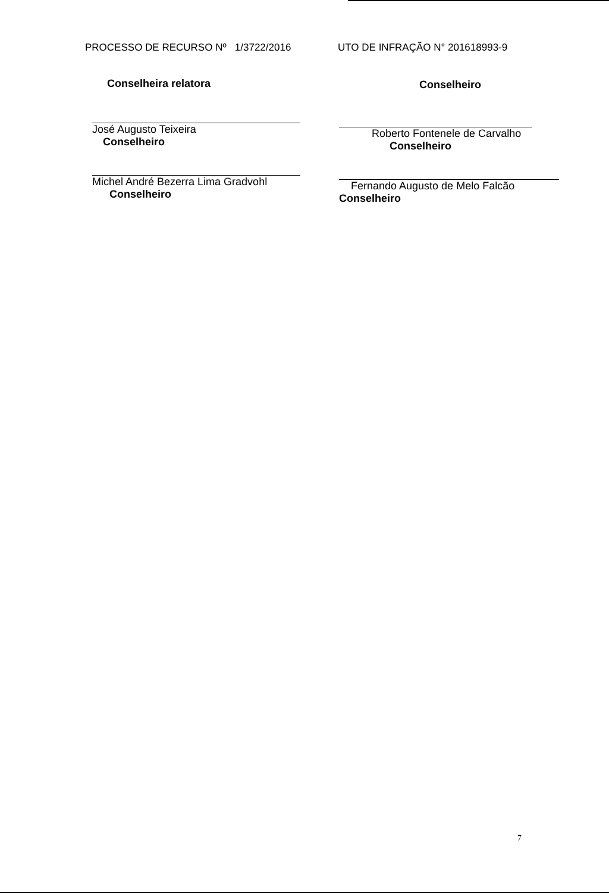PROCESSO DE RECURSO Nº 1/3722/2016 UTO DE INFRAÇÃO N° 201618993-9
Conselheira relatora
José Augusto Teixeira
Conselheiro
Michel André Bezerra Lima Gradvohl
Conselheiro
Conselheiro
Roberto Fontenele de Carvalho
Conselheiro
Fernando Augusto de Melo Falcão
Conselheiro
7